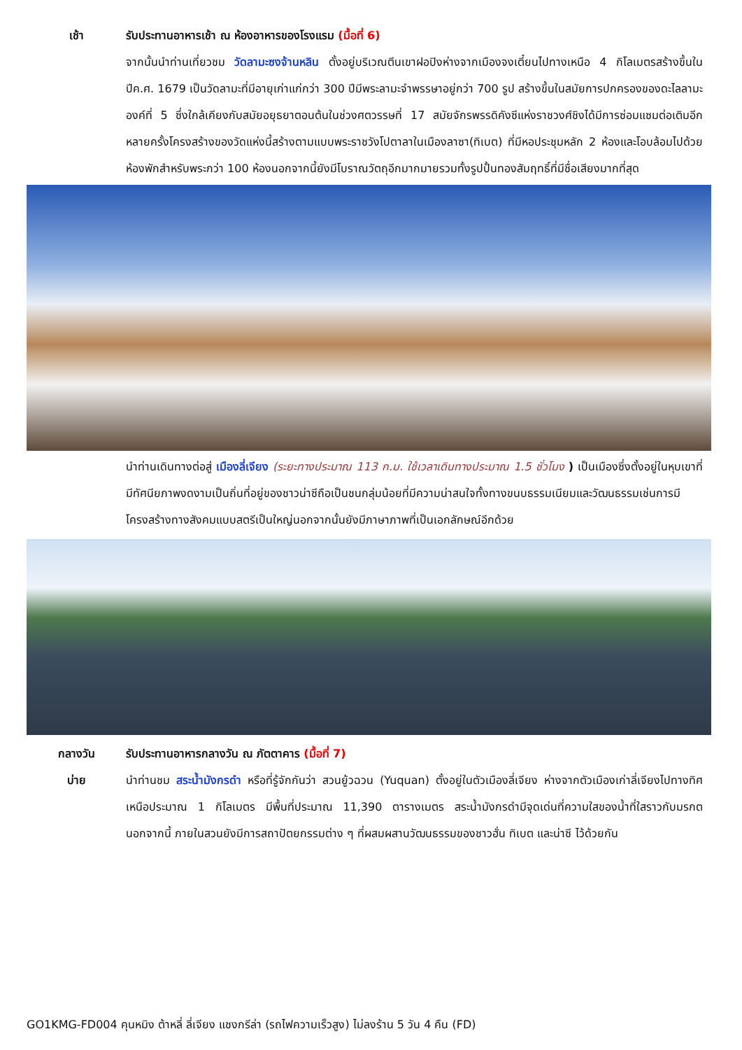เช้า รับประทานอาหารเช้า ณ ห้องอาหารของโรงแรม (มื้อที่ 6)
จากนั้นนำท่านเที่ยวชม วัดลามะซงจ้านหลิน ตั้งอยู่บริเวณตีนเขาฝอปิงห่างจากเมืองจงเตี๋ยนไปทางเหนือ 4 กิโลเมตรสร้างขึ้นในปีค.ศ. 1679 เป็นวัดลามะที่มีอายุเก่าแก่กว่า 300 ปีมีพระลามะจำพรรษาอยู่กว่า 700 รูป สร้างขึ้นในสมัยการปกครองของดะไลลามะองค์ที่ 5 ซึ่งใกล้เคียงกับสมัยอยุธยาตอนต้นในช่วงศตวรรษที่ 17 สมัยจักรพรรดิคังซีแห่งราชวงศ์ชิงได้มีการซ่อมแซมต่อเติมอีกหลายครั้งโครงสร้างของวัดแห่งนี้สร้างตามแบบพระราชวังโปตาลาในเมืองลาซา(ทิเบต) ที่มีหอประชุมหลัก 2 ห้องและโอบล้อมไปด้วยห้องพักสำหรับพระกว่า 100 ห้องนอกจากนี้ยังมีโบราณวัตถุอีกมากมายรวมทั้งรูปปั้นทองสัมฤทธิ์ที่มีชื่อเสียงมากที่สุด
นำท่านเดินทางต่อสู่ เมืองลี่เจียง (ระยะทางประมาณ 113 ก.ม. ใช้เวลาเดินทางประมาณ 1.5 ชั่วโมง ) เป็นเมืองซึ่งตั้งอยู่ในหุบเขาที่มีทัศนียภาพงดงามเป็นถิ่นที่อยู่ของชาวน่าซีถือเป็นชนกลุ่มน้อยที่มีความน่าสนใจทั้งทางขนบธรรมเนียมและวัฒนธรรมเช่นการมีโครงสร้างทางสังคมแบบสตรีเป็นใหญ่นอกจากนั้นยังมีภาษาภาพที่เป็นเอกลักษณ์อีกด้วย
กลางวัน
บ่าย
รับประทานอาหารกลางวัน ณ ภัตตาคาร (มื้อที่ 7)
นำท่านชม สระน้ำมังกรดำ หรือที่รู้จักกันว่า สวนยู้วฉวน (Yuquan) ตั้งอยู่ในตัวเมืองลี่เจียง ห่างจากตัวเมืองเก่าลี่เจียงไปทางทิศเหนือประมาณ 1 กิโลเมตร มีพื้นที่ประมาณ 11,390 ตารางเมตร สระน้ำมังกรดำมีจุดเด่นที่ความใสของน้ำที่ใสราวกับมรกต นอกจากนี้ ภายในสวนยังมีการสถาปัตยกรรมต่าง ๆ ที่ผสมผสานวัฒนธรรมของชาวฮั่น ทิเบต และน่าซี ไว้ด้วยกัน
GO1KMG-FD004 คุนหมิง ต้าหลี่ ลี่เจียง แชงกรีล่า (รถไฟความเร็วสูง) ไม่ลงร้าน 5 วัน 4 คืน (FD)